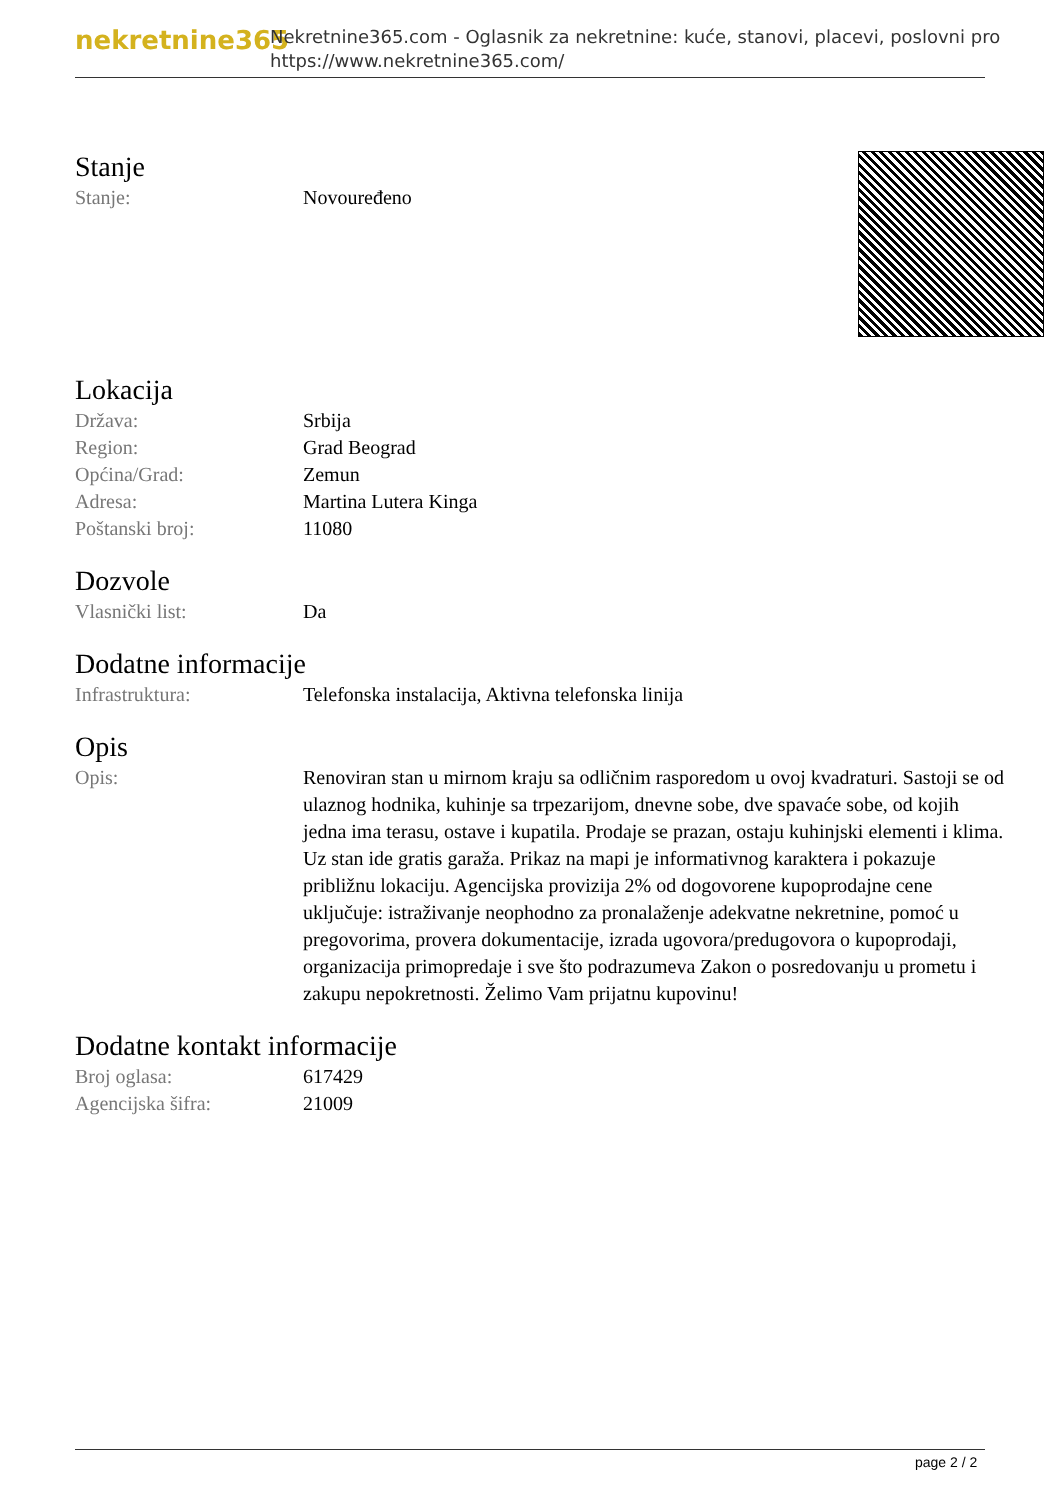nekretnine365
Nekretnine365.com - Oglasnik za nekretnine: kuće, stanovi, placevi, poslovni pro
https://www.nekretnine365.com/
Stanje
| Stanje: | Novouređeno |
Lokacija
| Država: | Srbija |
| Region: | Grad Beograd |
| Općina/Grad: | Zemun |
| Adresa: | Martina Lutera Kinga |
| Poštanski broj: | 11080 |
Dozvole
| Vlasnički list: | Da |
Dodatne informacije
| Infrastruktura: | Telefonska instalacija, Aktivna telefonska linija |
Opis
| Opis: | Renoviran stan u mirnom kraju sa odličnim rasporedom u ovoj kvadraturi. Sastoji se od ulaznog hodnika, kuhinje sa trpezarijom, dnevne sobe, dve spavaće sobe, od kojih jedna ima terasu, ostave i kupatila. Prodaje se prazan, ostaju kuhinjski elementi i klima. Uz stan ide gratis garaža. Prikaz na mapi je informativnog karaktera i pokazuje približnu lokaciju. Agencijska provizija 2% od dogovorene kupoprodajne cene uključuje: istraživanje neophodno za pronalaženje adekvatne nekretnine, pomoć u pregovorima, provera dokumentacije, izrada ugovora/predugovora o kupoprodaji, organizacija primopredaje i sve što podrazumeva Zakon o posredovanju u prometu i zakupu nepokretnosti. Želimo Vam prijatnu kupovinu! |
Dodatne kontakt informacije
| Broj oglasa: | 617429 |
| Agencijska šifra: | 21009 |
page 2 / 2